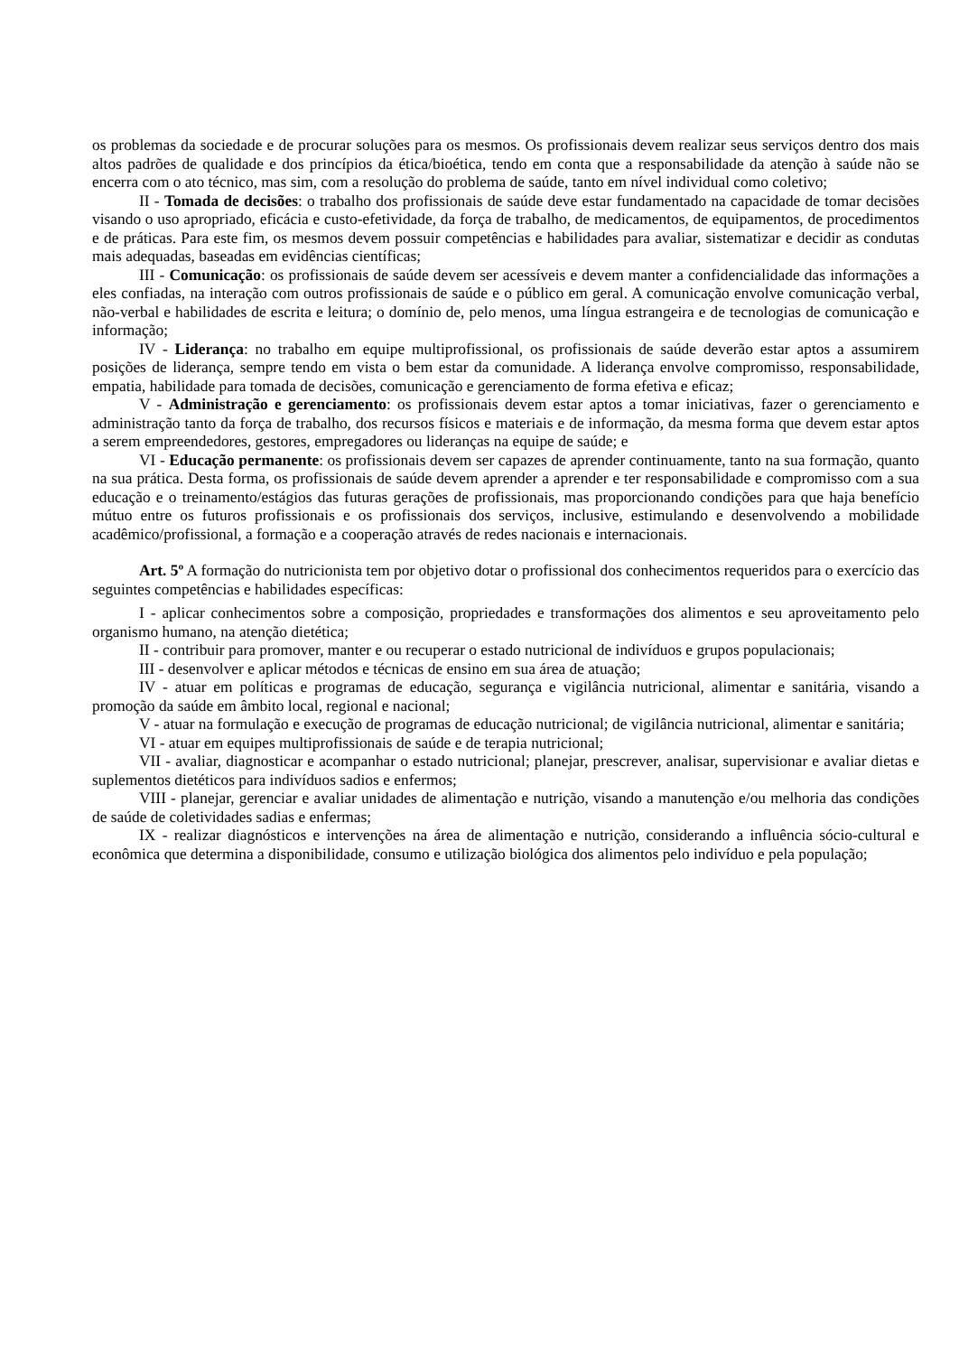os problemas da sociedade e de procurar soluções para os mesmos. Os profissionais devem realizar seus serviços dentro dos mais altos padrões de qualidade e dos princípios da ética/bioética, tendo em conta que a responsabilidade da atenção à saúde não se encerra com o ato técnico, mas sim, com a resolução do problema de saúde, tanto em nível individual como coletivo;
II - Tomada de decisões: o trabalho dos profissionais de saúde deve estar fundamentado na capacidade de tomar decisões visando o uso apropriado, eficácia e custo-efetividade, da força de trabalho, de medicamentos, de equipamentos, de procedimentos e de práticas. Para este fim, os mesmos devem possuir competências e habilidades para avaliar, sistematizar e decidir as condutas mais adequadas, baseadas em evidências científicas;
III - Comunicação: os profissionais de saúde devem ser acessíveis e devem manter a confidencialidade das informações a eles confiadas, na interação com outros profissionais de saúde e o público em geral. A comunicação envolve comunicação verbal, não-verbal e habilidades de escrita e leitura; o domínio de, pelo menos, uma língua estrangeira e de tecnologias de comunicação e informação;
IV - Liderança: no trabalho em equipe multiprofissional, os profissionais de saúde deverão estar aptos a assumirem posições de liderança, sempre tendo em vista o bem estar da comunidade. A liderança envolve compromisso, responsabilidade, empatia, habilidade para tomada de decisões, comunicação e gerenciamento de forma efetiva e eficaz;
V - Administração e gerenciamento: os profissionais devem estar aptos a tomar iniciativas, fazer o gerenciamento e administração tanto da força de trabalho, dos recursos físicos e materiais e de informação, da mesma forma que devem estar aptos a serem empreendedores, gestores, empregadores ou lideranças na equipe de saúde; e
VI - Educação permanente: os profissionais devem ser capazes de aprender continuamente, tanto na sua formação, quanto na sua prática. Desta forma, os profissionais de saúde devem aprender a aprender e ter responsabilidade e compromisso com a sua educação e o treinamento/estágios das futuras gerações de profissionais, mas proporcionando condições para que haja benefício mútuo entre os futuros profissionais e os profissionais dos serviços, inclusive, estimulando e desenvolvendo a mobilidade acadêmico/profissional, a formação e a cooperação através de redes nacionais e internacionais.
Art. 5º A formação do nutricionista tem por objetivo dotar o profissional dos conhecimentos requeridos para o exercício das seguintes competências e habilidades específicas:
I - aplicar conhecimentos sobre a composição, propriedades e transformações dos alimentos e seu aproveitamento pelo organismo humano, na atenção dietética;
II - contribuir para promover, manter e ou recuperar o estado nutricional de indivíduos e grupos populacionais;
III - desenvolver e aplicar métodos e técnicas de ensino em sua área de atuação;
IV - atuar em políticas e programas de educação, segurança e vigilância nutricional, alimentar e sanitária, visando a promoção da saúde em âmbito local, regional e nacional;
V - atuar na formulação e execução de programas de educação nutricional; de vigilância nutricional, alimentar e sanitária;
VI - atuar em equipes multiprofissionais de saúde e de terapia nutricional;
VII - avaliar, diagnosticar e acompanhar o estado nutricional; planejar, prescrever, analisar, supervisionar e avaliar dietas e suplementos dietéticos para indivíduos sadios e enfermos;
VIII - planejar, gerenciar e avaliar unidades de alimentação e nutrição, visando a manutenção e/ou melhoria das condições de saúde de coletividades sadias e enfermas;
IX - realizar diagnósticos e intervenções na área de alimentação e nutrição, considerando a influência sócio-cultural e econômica que determina a disponibilidade, consumo e utilização biológica dos alimentos pelo indivíduo e pela população;